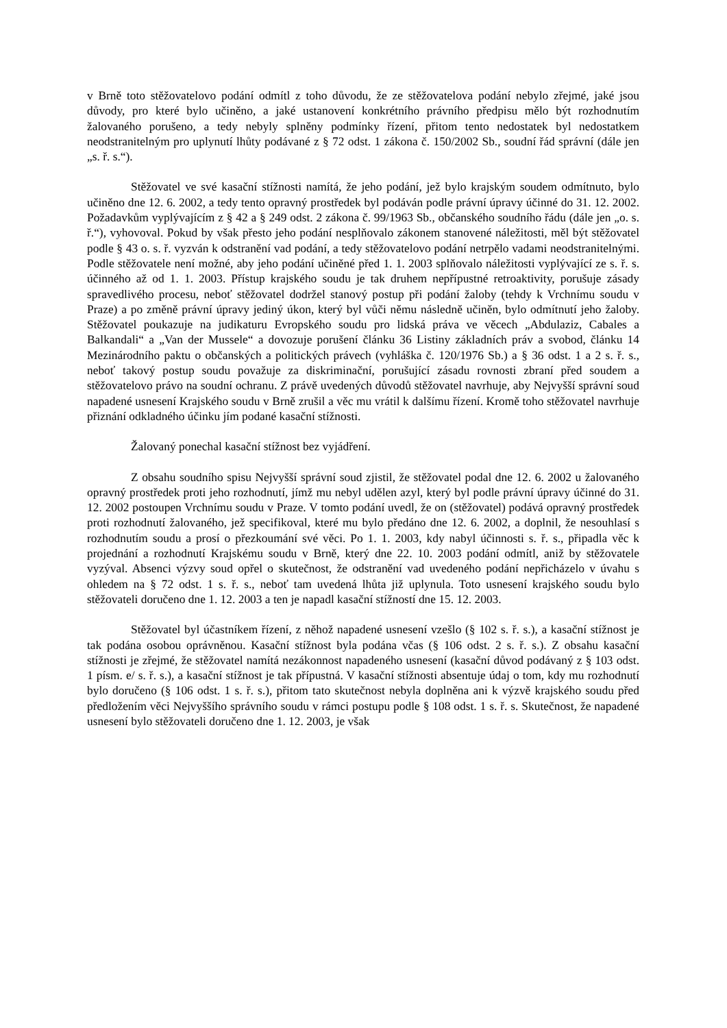v Brně toto stěžovatelovo podání odmítl z toho důvodu, že ze stěžovatelova podání nebylo zřejmé, jaké jsou důvody, pro které bylo učiněno, a jaké ustanovení konkrétního právního předpisu mělo být rozhodnutím žalovaného porušeno, a tedy nebyly splněny podmínky řízení, přitom tento nedostatek byl nedostatkem neodstranitelným pro uplynutí lhůty podávané z § 72 odst. 1 zákona č. 150/2002 Sb., soudní řád správní (dále jen „s. ř. s.“).
Stěžovatel ve své kasační stížnosti namítá, že jeho podání, jež bylo krajským soudem odmítnuto, bylo učiněno dne 12. 6. 2002, a tedy tento opravný prostředek byl podáván podle právní úpravy účinné do 31. 12. 2002. Požadavkům vyplývajícím z § 42 a § 249 odst. 2 zákona č. 99/1963 Sb., občanského soudního řádu (dále jen „o. s. ř.“), vyhovoval. Pokud by však přesto jeho podání nesplňovalo zákonem stanovené náležitosti, měl být stěžovatel podle § 43 o. s. ř. vyzván k odstranění vad podání, a tedy stěžovatelovo podání netrpělo vadami neodstranitelnými. Podle stěžovatele není možné, aby jeho podání učiněné před 1. 1. 2003 splňovalo náležitosti vyplývající ze s. ř. s. účinného až od 1. 1. 2003. Přístup krajského soudu je tak druhem nepřípustné retroaktivity, porušuje zásady spravedlivého procesu, neboť stěžovatel dodržel stanový postup při podání žaloby (tehdy k Vrchnímu soudu v Praze) a po změně právní úpravy jediný úkon, který byl vůči němu následně učiněn, bylo odmítnutí jeho žaloby. Stěžovatel poukazuje na judikaturu Evropského soudu pro lidská práva ve věcech „Abdulaziz, Cabales a Balkandali“ a „Van der Mussele“ a dovozuje porušení článku 36 Listiny základních práv a svobod, článku 14 Mezinárodního paktu o občanských a politických právech (vyhláška č. 120/1976 Sb.) a § 36 odst. 1 a 2 s. ř. s., neboť takový postup soudu považuje za diskriminační, porušující zásadu rovnosti zbraní před soudem a stěžovatelovo právo na soudní ochranu. Z právě uvedených důvodů stěžovatel navrhuje, aby Nejvyšší správní soud napadené usnesení Krajského soudu v Brně zrušil a věc mu vrátil k dalšímu řízení. Kromě toho stěžovatel navrhuje přiznání odkladného účinku jím podané kasační stížnosti.
Žalovaný ponechal kasační stížnost bez vyjádření.
Z obsahu soudního spisu Nejvyšší správní soud zjistil, že stěžovatel podal dne 12. 6. 2002 u žalovaného opravný prostředek proti jeho rozhodnutí, jímž mu nebyl udělen azyl, který byl podle právní úpravy účinné do 31. 12. 2002 postoupen Vrchnímu soudu v Praze. V tomto podání uvedl, že on (stěžovatel) podává opravný prostředek proti rozhodnutí žalovaného, jež specifikoval, které mu bylo předáno dne 12. 6. 2002, a doplnil, že nesouhlasí s rozhodnutím soudu a prosí o přezkoumání své věci. Po 1. 1. 2003, kdy nabyl účinnosti s. ř. s., připadla věc k projednání a rozhodnutí Krajskému soudu v Brně, který dne 22. 10. 2003 podání odmítl, aniž by stěžovatele vyzýval. Absenci výzvy soud opřel o skutečnost, že odstranění vad uvedeného podání nepřicházelo v úvahu s ohledem na § 72 odst. 1 s. ř. s., neboť tam uvedená lhůta již uplynula. Toto usnesení krajského soudu bylo stěžovateli doručeno dne 1. 12. 2003 a ten je napadl kasační stížností dne 15. 12. 2003.
Stěžovatel byl účastníkem řízení, z něhož napadené usnesení vzešlo (§ 102 s. ř. s.), a kasační stížnost je tak podána osobou oprávněnou. Kasační stížnost byla podána včas (§ 106 odst. 2 s. ř. s.). Z obsahu kasační stížnosti je zřejmé, že stěžovatel namítá nezákonnost napadeného usnesení (kasační důvod podávaný z § 103 odst. 1 písm. e/ s. ř. s.), a kasační stížnost je tak přípustná. V kasační stížnosti absentuje údaj o tom, kdy mu rozhodnutí bylo doručeno (§ 106 odst. 1 s. ř. s.), přitom tato skutečnost nebyla doplněna ani k výzvě krajského soudu před předložením věci Nejvyššího správního soudu v rámci postupu podle § 108 odst. 1 s. ř. s. Skutečnost, že napadené usnesení bylo stěžovateli doručeno dne 1. 12. 2003, je však